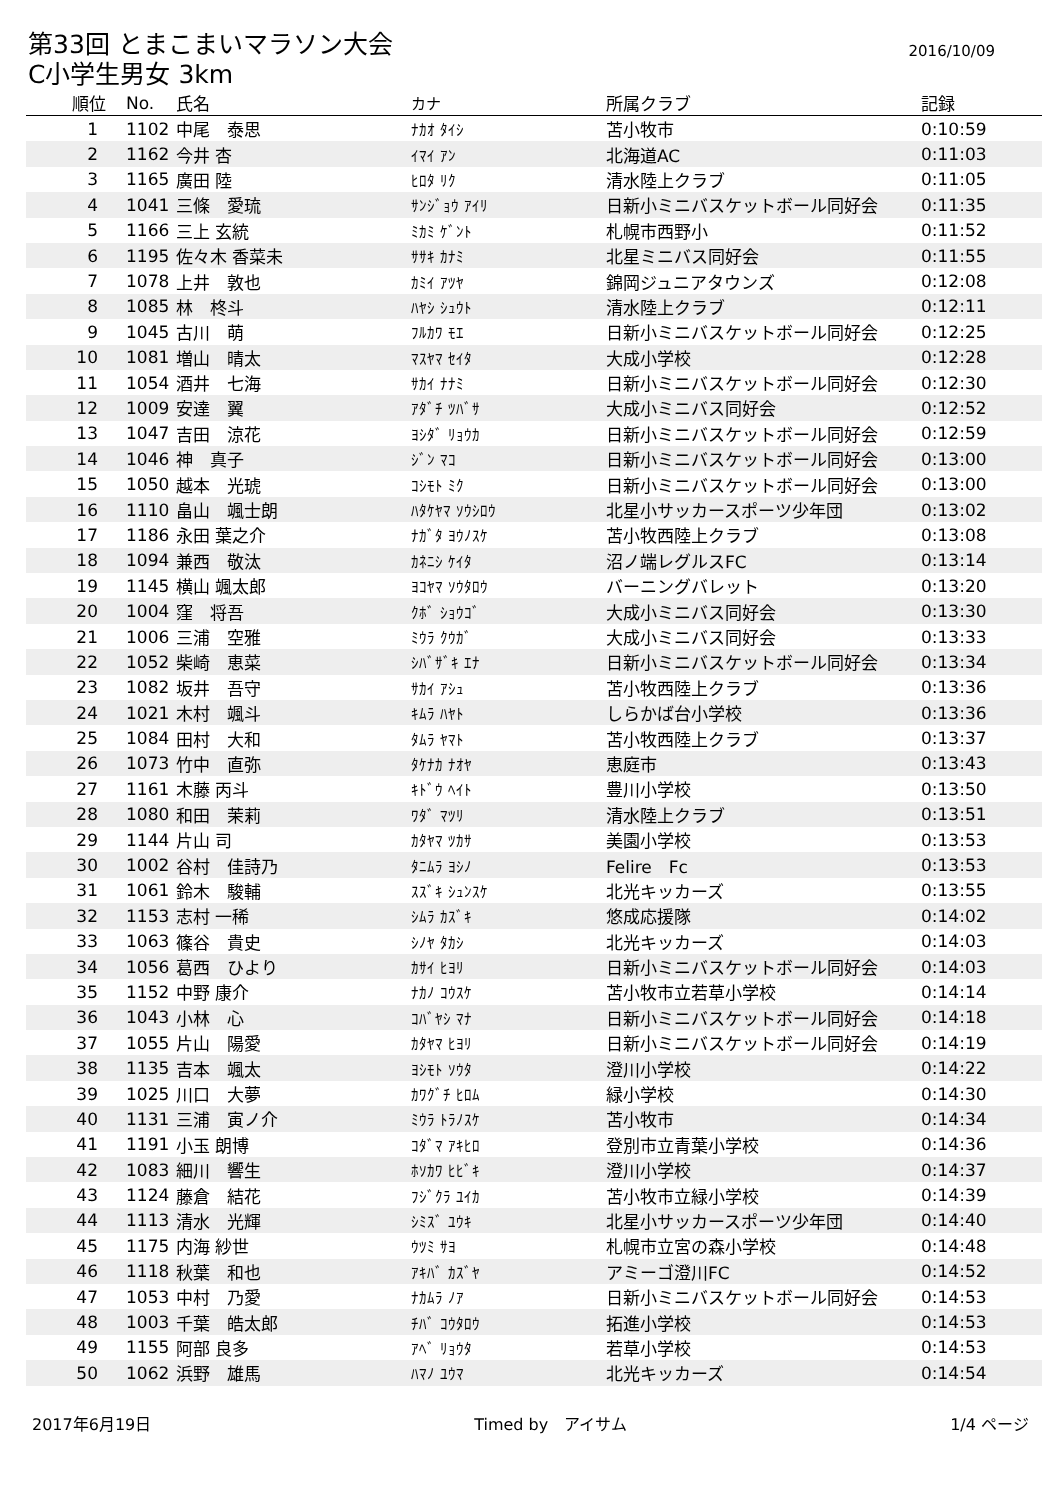第33回 とまこまいマラソン大会
2016/10/09
C小学生男女 3km
| 順位 | No. | 氏名 | カナ | 所属クラブ | 記録 |
| --- | --- | --- | --- | --- | --- |
| 1 | 1102 | 中尾 泰思 | ﾅｶｵ ﾀｲｼ | 苫小牧市 | 0:10:59 |
| 2 | 1162 | 今井 杏 | ｲﾏｲ ｱﾝ | 北海道AC | 0:11:03 |
| 3 | 1165 | 廣田 陸 | ﾋﾛﾀ ﾘｸ | 清水陸上クラブ | 0:11:05 |
| 4 | 1041 | 三條 愛琉 | ｻﾝｼﾞｮｳ ｱｲﾘ | 日新小ミニバスケットボール同好会 | 0:11:35 |
| 5 | 1166 | 三上 玄統 | ﾐｶﾐ ｹﾞﾝﾄ | 札幌市西野小 | 0:11:52 |
| 6 | 1195 | 佐々木 香菜未 | ｻｻｷ ｶﾅﾐ | 北星ミニバス同好会 | 0:11:55 |
| 7 | 1078 | 上井 敦也 | ｶﾐｲ ｱﾂﾔ | 錦岡ジュニアタウンズ | 0:12:08 |
| 8 | 1085 | 林 柊斗 | ﾊﾔｼ ｼｭｳﾄ | 清水陸上クラブ | 0:12:11 |
| 9 | 1045 | 古川 萌 | ﾌﾙｶﾜ ﾓｴ | 日新小ミニバスケットボール同好会 | 0:12:25 |
| 10 | 1081 | 増山 晴太 | ﾏｽﾔﾏ ｾｲﾀ | 大成小学校 | 0:12:28 |
| 11 | 1054 | 酒井 七海 | ｻｶｲ ﾅﾅﾐ | 日新小ミニバスケットボール同好会 | 0:12:30 |
| 12 | 1009 | 安達 翼 | ｱﾀﾞﾁ ﾂﾊﾞｻ | 大成小ミニバス同好会 | 0:12:52 |
| 13 | 1047 | 吉田 涼花 | ﾖｼﾀﾞ ﾘｮｳｶ | 日新小ミニバスケットボール同好会 | 0:12:59 |
| 14 | 1046 | 神 真子 | ｼﾞﾝ ﾏｺ | 日新小ミニバスケットボール同好会 | 0:13:00 |
| 15 | 1050 | 越本 光琥 | ｺｼﾓﾄ ﾐｸ | 日新小ミニバスケットボール同好会 | 0:13:00 |
| 16 | 1110 | 畠山 颯士朗 | ﾊﾀｹﾔﾏ ｿｳｼﾛｳ | 北星小サッカースポーツ少年団 | 0:13:02 |
| 17 | 1186 | 永田 葉之介 | ﾅｶﾞﾀ ﾖｳﾉｽｹ | 苫小牧西陸上クラブ | 0:13:08 |
| 18 | 1094 | 兼西 敬汰 | ｶﾈﾆｼ ｹｲﾀ | 沼ノ端レグルスFC | 0:13:14 |
| 19 | 1145 | 横山 颯太郎 | ﾖｺﾔﾏ ｿｳﾀﾛｳ | バーニングバレット | 0:13:20 |
| 20 | 1004 | 窪 将吾 | ｸﾎﾞ ｼｮｳｺﾞ | 大成小ミニバス同好会 | 0:13:30 |
| 21 | 1006 | 三浦 空雅 | ﾐｳﾗ ｸｳｶﾞ | 大成小ミニバス同好会 | 0:13:33 |
| 22 | 1052 | 柴崎 恵菜 | ｼﾊﾞｻﾞｷ ｴﾅ | 日新小ミニバスケットボール同好会 | 0:13:34 |
| 23 | 1082 | 坂井 吾守 | ｻｶｲ ｱｼｭ | 苫小牧西陸上クラブ | 0:13:36 |
| 24 | 1021 | 木村 颯斗 | ｷﾑﾗ ﾊﾔﾄ | しらかば台小学校 | 0:13:36 |
| 25 | 1084 | 田村 大和 | ﾀﾑﾗ ﾔﾏﾄ | 苫小牧西陸上クラブ | 0:13:37 |
| 26 | 1073 | 竹中 直弥 | ﾀｹﾅｶ ﾅｵﾔ | 恵庭市 | 0:13:43 |
| 27 | 1161 | 木藤 丙斗 | ｷﾄﾞｳ ﾍｲﾄ | 豊川小学校 | 0:13:50 |
| 28 | 1080 | 和田 茉莉 | ﾜﾀﾞ ﾏﾂﾘ | 清水陸上クラブ | 0:13:51 |
| 29 | 1144 | 片山 司 | ｶﾀﾔﾏ ﾂｶｻ | 美園小学校 | 0:13:53 |
| 30 | 1002 | 谷村 佳詩乃 | ﾀﾆﾑﾗ ﾖｼﾉ | Felire Fc | 0:13:53 |
| 31 | 1061 | 鈴木 駿輔 | ｽｽﾞｷ ｼｭﾝｽｹ | 北光キッカーズ | 0:13:55 |
| 32 | 1153 | 志村 一稀 | ｼﾑﾗ ｶｽﾞｷ | 悠成応援隊 | 0:14:02 |
| 33 | 1063 | 篠谷 貴史 | ｼﾉﾔ ﾀｶｼ | 北光キッカーズ | 0:14:03 |
| 34 | 1056 | 葛西 ひより | ｶｻｲ ﾋﾖﾘ | 日新小ミニバスケットボール同好会 | 0:14:03 |
| 35 | 1152 | 中野 康介 | ﾅｶﾉ ｺｳｽｹ | 苫小牧市立若草小学校 | 0:14:14 |
| 36 | 1043 | 小林 心 | ｺﾊﾞﾔｼ ﾏﾅ | 日新小ミニバスケットボール同好会 | 0:14:18 |
| 37 | 1055 | 片山 陽愛 | ｶﾀﾔﾏ ﾋﾖﾘ | 日新小ミニバスケットボール同好会 | 0:14:19 |
| 38 | 1135 | 吉本 颯太 | ﾖｼﾓﾄ ｿｳﾀ | 澄川小学校 | 0:14:22 |
| 39 | 1025 | 川口 大夢 | ｶﾜｸﾞﾁ ﾋﾛﾑ | 緑小学校 | 0:14:30 |
| 40 | 1131 | 三浦 寅ノ介 | ﾐｳﾗ ﾄﾗﾉｽｹ | 苫小牧市 | 0:14:34 |
| 41 | 1191 | 小玉 朗博 | ｺﾀﾞﾏ ｱｷﾋﾛ | 登別市立青葉小学校 | 0:14:36 |
| 42 | 1083 | 細川 響生 | ﾎｿｶﾜ ﾋﾋﾞｷ | 澄川小学校 | 0:14:37 |
| 43 | 1124 | 藤倉 結花 | ﾌｼﾞｸﾗ ﾕｲｶ | 苫小牧市立緑小学校 | 0:14:39 |
| 44 | 1113 | 清水 光輝 | ｼﾐｽﾞ ﾕｳｷ | 北星小サッカースポーツ少年団 | 0:14:40 |
| 45 | 1175 | 内海 紗世 | ｳﾂﾐ ｻﾖ | 札幌市立宮の森小学校 | 0:14:48 |
| 46 | 1118 | 秋葉 和也 | ｱｷﾊﾞ ｶｽﾞﾔ | アミーゴ澄川FC | 0:14:52 |
| 47 | 1053 | 中村 乃愛 | ﾅｶﾑﾗ ﾉｱ | 日新小ミニバスケットボール同好会 | 0:14:53 |
| 48 | 1003 | 千葉 皓太郎 | ﾁﾊﾞ ｺｳﾀﾛｳ | 拓進小学校 | 0:14:53 |
| 49 | 1155 | 阿部 良多 | ｱﾍﾞ ﾘｮｳﾀ | 若草小学校 | 0:14:53 |
| 50 | 1062 | 浜野 雄馬 | ﾊﾏﾉ ﾕｳﾏ | 北光キッカーズ | 0:14:54 |
2017年6月19日 Timed by　アイサム 1/4 ページ